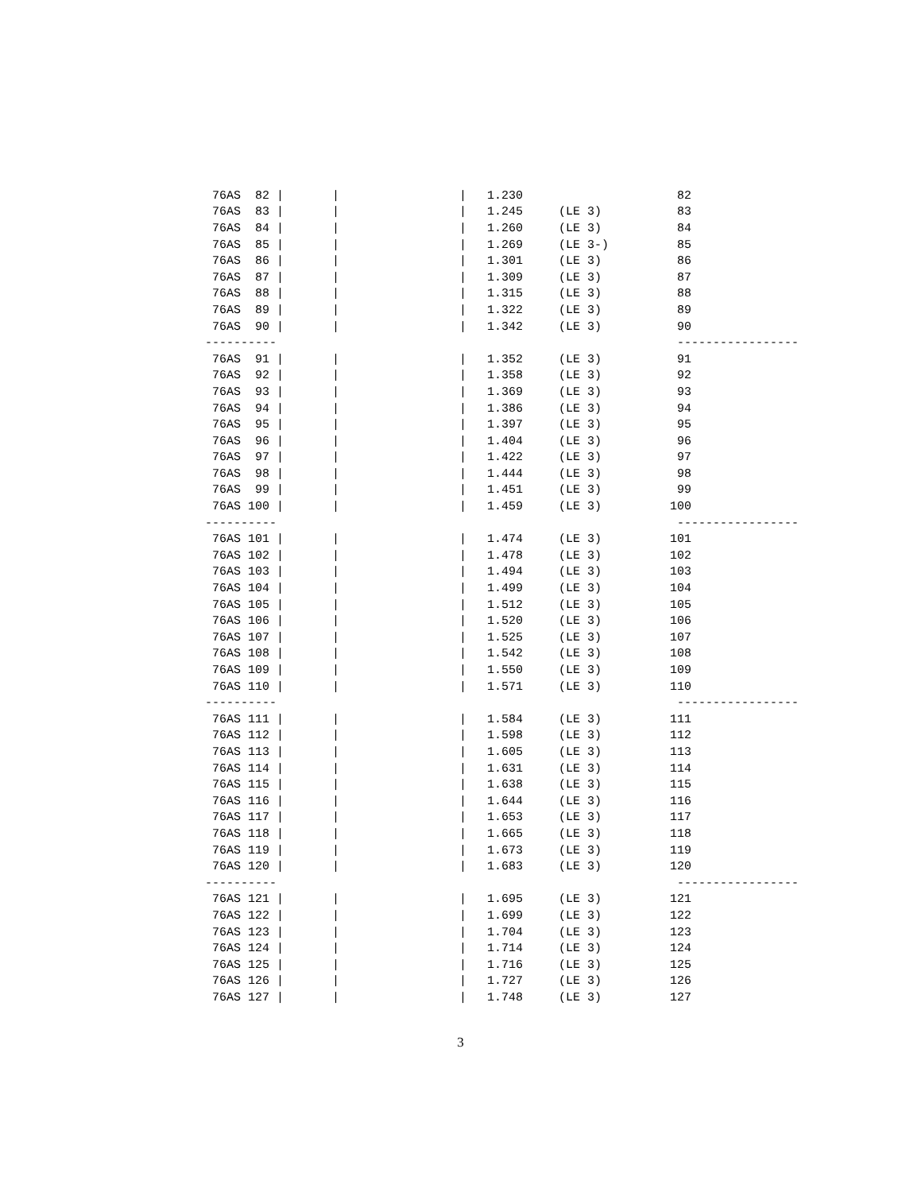| 76AS 82 / | / | / | 1.230 | | 82 |
| 76AS 83 / | / | / | 1.245 | (LE 3) | 83 |
| 76AS 84 / | / | / | 1.260 | (LE 3) | 84 |
| 76AS 85 / | / | / | 1.269 | (LE 3-) | 85 |
| 76AS 86 / | / | / | 1.301 | (LE 3) | 86 |
| 76AS 87 / | / | / | 1.309 | (LE 3) | 87 |
| 76AS 88 / | / | / | 1.315 | (LE 3) | 88 |
| 76AS 89 / | / | / | 1.322 | (LE 3) | 89 |
| 76AS 90 / | / | / | 1.342 | (LE 3) | 90 |
| ---------- | | | | | ----------------- |
| 76AS 91 / | / | / | 1.352 | (LE 3) | 91 |
| 76AS 92 / | / | / | 1.358 | (LE 3) | 92 |
| 76AS 93 / | / | / | 1.369 | (LE 3) | 93 |
| 76AS 94 / | / | / | 1.386 | (LE 3) | 94 |
| 76AS 95 / | / | / | 1.397 | (LE 3) | 95 |
| 76AS 96 / | / | / | 1.404 | (LE 3) | 96 |
| 76AS 97 / | / | / | 1.422 | (LE 3) | 97 |
| 76AS 98 / | / | / | 1.444 | (LE 3) | 98 |
| 76AS 99 / | / | / | 1.451 | (LE 3) | 99 |
| 76AS 100 / | / | / | 1.459 | (LE 3) | 100 |
| ---------- | | | | | ----------------- |
| 76AS 101 / | / | / | 1.474 | (LE 3) | 101 |
| 76AS 102 / | / | / | 1.478 | (LE 3) | 102 |
| 76AS 103 / | / | / | 1.494 | (LE 3) | 103 |
| 76AS 104 / | / | / | 1.499 | (LE 3) | 104 |
| 76AS 105 / | / | / | 1.512 | (LE 3) | 105 |
| 76AS 106 / | / | / | 1.520 | (LE 3) | 106 |
| 76AS 107 / | / | / | 1.525 | (LE 3) | 107 |
| 76AS 108 / | / | / | 1.542 | (LE 3) | 108 |
| 76AS 109 / | / | / | 1.550 | (LE 3) | 109 |
| 76AS 110 / | / | / | 1.571 | (LE 3) | 110 |
| ---------- | | | | | ----------------- |
| 76AS 111 / | / | / | 1.584 | (LE 3) | 111 |
| 76AS 112 / | / | / | 1.598 | (LE 3) | 112 |
| 76AS 113 / | / | / | 1.605 | (LE 3) | 113 |
| 76AS 114 / | / | / | 1.631 | (LE 3) | 114 |
| 76AS 115 / | / | / | 1.638 | (LE 3) | 115 |
| 76AS 116 / | / | / | 1.644 | (LE 3) | 116 |
| 76AS 117 / | / | / | 1.653 | (LE 3) | 117 |
| 76AS 118 / | / | / | 1.665 | (LE 3) | 118 |
| 76AS 119 / | / | / | 1.673 | (LE 3) | 119 |
| 76AS 120 / | / | / | 1.683 | (LE 3) | 120 |
| ---------- | | | | | ----------------- |
| 76AS 121 / | / | / | 1.695 | (LE 3) | 121 |
| 76AS 122 / | / | / | 1.699 | (LE 3) | 122 |
| 76AS 123 / | / | / | 1.704 | (LE 3) | 123 |
| 76AS 124 / | / | / | 1.714 | (LE 3) | 124 |
| 76AS 125 / | / | / | 1.716 | (LE 3) | 125 |
| 76AS 126 / | / | / | 1.727 | (LE 3) | 126 |
| 76AS 127 / | / | / | 1.748 | (LE 3) | 127 |
3